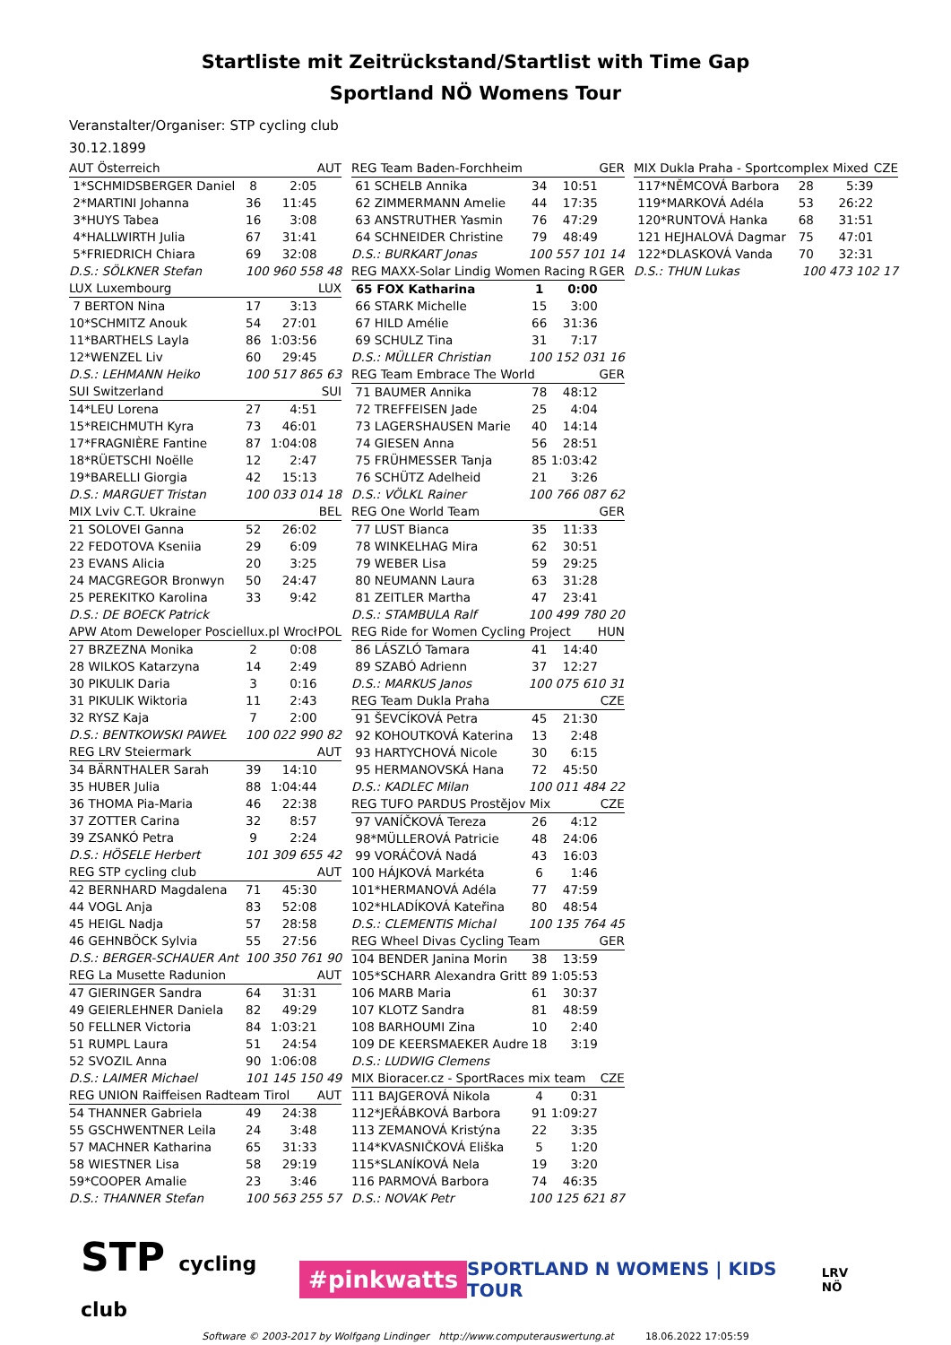Startliste mit Zeitrückstand/Startlist with Time Gap
Sportland NÖ Womens Tour
Veranstalter/Organiser: STP cycling club
30.12.1899
| AUT Österreich | | | AUT |
| 1*SCHMIDSBERGER Daniel | 8 | 2:05 | |
| 2*MARTINI Johanna | 36 | 11:45 | |
| 3*HUYS Tabea | 16 | 3:08 | |
| 4*HALLWIRTH Julia | 67 | 31:41 | |
| 5*FRIEDRICH Chiara | 69 | 32:08 | |
| D.S.: SÖLKNER Stefan | 100 960 558 48 | | |
| LUX Luxembourg | | | LUX |
| 7 BERTON Nina | 17 | 3:13 | |
| 10*SCHMITZ Anouk | 54 | 27:01 | |
| 11*BARTHELS Layla | 86 | 1:03:56 | |
| 12*WENZEL Liv | 60 | 29:45 | |
| D.S.: LEHMANN Heiko | 100 517 865 63 | | |
| SUI Switzerland | | | SUI |
| 14*LEU Lorena | 27 | 4:51 | |
| 15*REICHMUTH Kyra | 73 | 46:01 | |
| 17*FRAGNIÈRE Fantine | 87 | 1:04:08 | |
| 18*RÜETSCHI Noëlle | 12 | 2:47 | |
| 19*BARELLI Giorgia | 42 | 15:13 | |
| D.S.: MARGUET Tristan | 100 033 014 18 | | |
| MIX Lviv C.T. Ukraine | | | BEL |
| 21 SOLOVEI Ganna | 52 | 26:02 | |
| 22 FEDOTOVA Kseniia | 29 | 6:09 | |
| 23 EVANS Alicia | 20 | 3:25 | |
| 24 MACGREGOR Bronwyn | 50 | 24:47 | |
| 25 PEREKITKO Karolina | 33 | 9:42 | |
| D.S.: DE BOECK Patrick | | | |
| APW Atom Deweloper Posciellux.pl Wrocł | | | POL |
| 27 BRZEZNA Monika | 2 | 0:08 | |
| 28 WILKOS Katarzyna | 14 | 2:49 | |
| 30 PIKULIK Daria | 3 | 0:16 | |
| 31 PIKULIK Wiktoria | 11 | 2:43 | |
| 32 RYSZ Kaja | 7 | 2:00 | |
| D.S.: BENTKOWSKI PAWEŁ | 100 022 990 82 | | |
| REG LRV Steiermark | | | AUT |
| 34 BÄRNTHALER Sarah | 39 | 14:10 | |
| 35 HUBER Julia | 88 | 1:04:44 | |
| 36 THOMA Pia-Maria | 46 | 22:38 | |
| 37 ZOTTER Carina | 32 | 8:57 | |
| 39 ZSANKÓ Petra | 9 | 2:24 | |
| D.S.: HÖSELE Herbert | 101 309 655 42 | | |
| REG STP cycling club | | | AUT |
| 42 BERNHARD Magdalena | 71 | 45:30 | |
| 44 VOGL Anja | 83 | 52:08 | |
| 45 HEIGL Nadja | 57 | 28:58 | |
| 46 GEHNBÖCK Sylvia | 55 | 27:56 | |
| D.S.: BERGER-SCHAUER Ant | 100 350 761 90 | | |
| REG La Musette Radunion | | | AUT |
| 47 GIERINGER Sandra | 64 | 31:31 | |
| 49 GEIERLEHNER Daniela | 82 | 49:29 | |
| 50 FELLNER Victoria | 84 | 1:03:21 | |
| 51 RUMPL Laura | 51 | 24:54 | |
| 52 SVOZIL Anna | 90 | 1:06:08 | |
| D.S.: LAIMER Michael | 101 145 150 49 | | |
| REG UNION Raiffeisen Radteam Tirol | | | AUT |
| 54 THANNER Gabriela | 49 | 24:38 | |
| 55 GSCHWENTNER Leila | 24 | 3:48 | |
| 57 MACHNER Katharina | 65 | 31:33 | |
| 58 WIESTNER Lisa | 58 | 29:19 | |
| 59*COOPER Amalie | 23 | 3:46 | |
| D.S.: THANNER Stefan | 100 563 255 57 | | |
| REG Team Baden-Forchheim | | | GER |
| 61 SCHELB Annika | 34 | 10:51 | |
| 62 ZIMMERMANN Amelie | 44 | 17:35 | |
| 63 ANSTRUTHER Yasmin | 76 | 47:29 | |
| 64 SCHNEIDER Christine | 79 | 48:49 | |
| D.S.: BURKART Jonas | 100 557 101 14 | | |
| REG MAXX-Solar Lindig Women Racing R | | | GER |
| 65 FOX Katharina | 1 | 0:00 | |
| 66 STARK Michelle | 15 | 3:00 | |
| 67 HILD Amélie | 66 | 31:36 | |
| 69 SCHULZ Tina | 31 | 7:17 | |
| D.S.: MÜLLER Christian | 100 152 031 16 | | |
| REG Team Embrace The World | | | GER |
| 71 BAUMER Annika | 78 | 48:12 | |
| 72 TREFFEISEN Jade | 25 | 4:04 | |
| 73 LAGERSHAUSEN Marie | 40 | 14:14 | |
| 74 GIESEN Anna | 56 | 28:51 | |
| 75 FRÜHMESSER Tanja | 85 | 1:03:42 | |
| 76 SCHÜTZ Adelheid | 21 | 3:26 | |
| D.S.: VÖLKL Rainer | 100 766 087 62 | | |
| REG One World Team | | | GER |
| 77 LUST Bianca | 35 | 11:33 | |
| 78 WINKELHAG Mira | 62 | 30:51 | |
| 79 WEBER Lisa | 59 | 29:25 | |
| 80 NEUMANN Laura | 63 | 31:28 | |
| 81 ZEITLER Martha | 47 | 23:41 | |
| D.S.: STAMBULA Ralf | 100 499 780 20 | | |
| REG Ride for Women Cycling Project | | | HUN |
| 86 LÁSZLÓ Tamara | 41 | 14:40 | |
| 89 SZABÓ Adrienn | 37 | 12:27 | |
| D.S.: MARKUS Janos | 100 075 610 31 | | |
| REG Team Dukla Praha | | | CZE |
| 91 ŠEVCÍKOVÁ Petra | 45 | 21:30 | |
| 92 KOHOUTKOVÁ Katerina | 13 | 2:48 | |
| 93 HARTYCHOVÁ Nicole | 30 | 6:15 | |
| 95 HERMANOVSKÁ Hana | 72 | 45:50 | |
| D.S.: KADLEC Milan | 100 011 484 22 | | |
| REG TUFO PARDUS Prostějov Mix | | | CZE |
| 97 VANÍČKOVÁ Tereza | 26 | 4:12 | |
| 98*MÜLLEROVÁ Patricie | 48 | 24:06 | |
| 99 VORÁČOVÁ Nadá | 43 | 16:03 | |
| 100 HÁJKOVÁ Markéta | 6 | 1:46 | |
| 101*HERMANOVÁ Adéla | 77 | 47:59 | |
| 102*HLADÍKOVÁ Kateřina | 80 | 48:54 | |
| D.S.: CLEMENTIS Michal | 100 135 764 45 | | |
| REG Wheel Divas Cycling Team | | | GER |
| 104 BENDER Janina Morin | 38 | 13:59 | |
| 105*SCHARR Alexandra Gritt | 89 | 1:05:53 | |
| 106 MARB Maria | 61 | 30:37 | |
| 107 KLOTZ Sandra | 81 | 48:59 | |
| 108 BARHOUMI Zina | 10 | 2:40 | |
| 109 DE KEERSMAEKER Audre | 18 | 3:19 | |
| D.S.: LUDWIG Clemens | | | |
| MIX Bioracer.cz - SportRaces mix team | | | CZE |
| 111 BAJGEROVÁ Nikola | 4 | 0:31 | |
| 112*JEŘÁBKOVÁ Barbora | 91 | 1:09:27 | |
| 113 ZEMANOVÁ Kristýna | 22 | 3:35 | |
| 114*KVASNIČKOVÁ Eliška | 5 | 1:20 | |
| 115*SLANÍKOVÁ Nela | 19 | 3:20 | |
| 116 PARMOVÁ Barbora | 74 | 46:35 | |
| D.S.: NOVAK Petr | 100 125 621 87 | | |
| MIX Dukla Praha - Sportcomplex Mixed | | | CZE |
| 117*NĚMCOVÁ Barbora | 28 | 5:39 | |
| 119*MARKOVÁ Adéla | 53 | 26:22 | |
| 120*RUNTOVÁ Hanka | 68 | 31:51 | |
| 121 HEJHALOVÁ Dagmar | 75 | 47:01 | |
| 122*DLASKOVÁ Vanda | 70 | 32:31 | |
| D.S.: THUN Lukas | 100 473 102 17 | | |
STP cycling club
#pinkwatts
SPORTLAND N WOMENS | KIDS TOUR
LRV NÖ
Software © 2003-2017 by Wolfgang Lindinger http://www.computerauswertung.at 18.06.2022 17:05:59